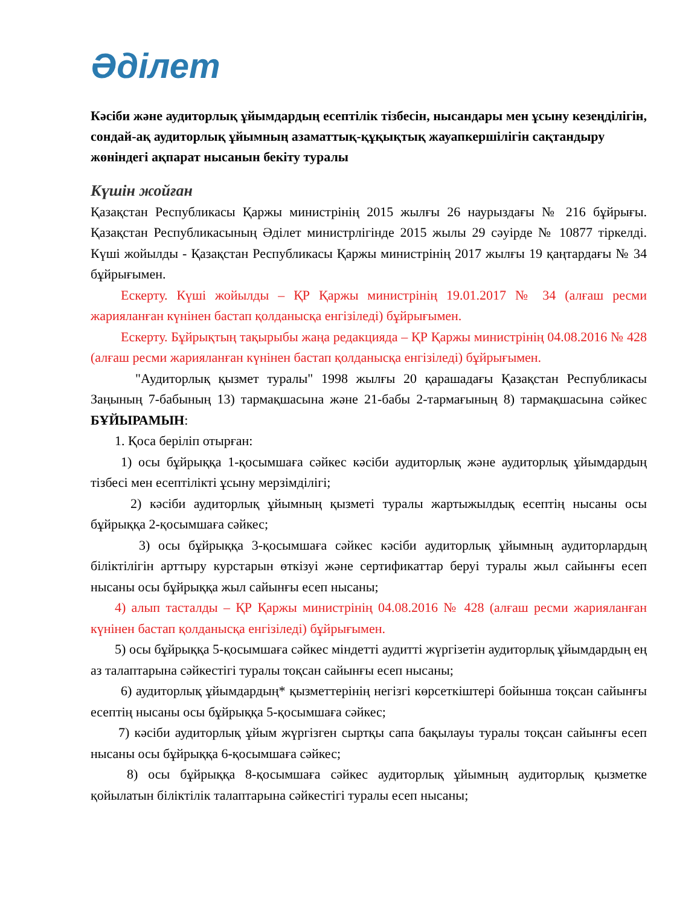Әділет
Кәсіби және аудиторлық ұйымдардың есептілік тізбесін, нысандары мен ұсыну кезеңділігін, сондай-ақ аудиторлық ұйымның азаматтық-құқықтық жауапкершілігін сақтандыру жөніндегі ақпарат нысанын бекіту туралы
Күшін жойған
Қазақстан Республикасы Қаржы министрінің 2015 жылғы 26 наурыздағы № 216 бұйрығы. Қазақстан Республикасының Әділет министрлігінде 2015 жылы 29 сәуірде № 10877 тіркелді. Күші жойылды - Қазақстан Республикасы Қаржы министрінің 2017 жылғы 19 қаңтардағы № 34 бұйрығымен.
Ескерту. Күші жойылды – ҚР Қаржы министрінің 19.01.2017 № 34 (алғаш ресми жарияланған күнінен бастап қолданысқа енгізіледі) бұйрығымен.
Ескерту. Бұйрықтың тақырыбы жаңа редакцияда – ҚР Қаржы министрінің 04.08.2016 № 428 (алғаш ресми жарияланған күнінен бастап қолданысқа енгізіледі) бұйрығымен.
"Аудиторлық қызмет туралы" 1998 жылғы 20 қарашадағы Қазақстан Республикасы Заңының 7-бабының 13) тармақшасына және 21-бабы 2-тармағының 8) тармақшасына сәйкес БҰЙЫРАМЫН:
1. Қоса беріліп отырған:
1) осы бұйрыққа 1-қосымшаға сәйкес кәсіби аудиторлық және аудиторлық ұйымдардың тізбесі мен есептілікті ұсыну мерзімділігі;
2) кәсіби аудиторлық ұйымның қызметі туралы жартыжылдық есептің нысаны осы бұйрыққа 2-қосымшаға сәйкес;
3) осы бұйрыққа 3-қосымшаға сәйкес кәсіби аудиторлық ұйымның аудиторлардың біліктілігін арттыру курстарын өткізуі және сертификаттар беруі туралы жыл сайынғы есеп нысаны осы бұйрыққа жыл сайынғы есеп нысаны;
4) алып тасталды – ҚР Қаржы министрінің 04.08.2016 № 428 (алғаш ресми жарияланған күнінен бастап қолданысқа енгізіледі) бұйрығымен.
5) осы бұйрыққа 5-қосымшаға сәйкес міндетті аудитті жүргізетін аудиторлық ұйымдардың ең аз талаптарына сәйкестігі туралы тоқсан сайынғы есеп нысаны;
6) аудиторлық ұйымдардың* қызметтерінің негізгі көрсеткіштері бойынша тоқсан сайынғы есептің нысаны осы бұйрыққа 5-қосымшаға сәйкес;
7) кәсіби аудиторлық ұйым жүргізген сыртқы сапа бақылауы туралы тоқсан сайынғы есеп нысаны осы бұйрыққа 6-қосымшаға сәйкес;
8) осы бұйрыққа 8-қосымшаға сәйкес аудиторлық ұйымның аудиторлық қызметке қойылатын біліктілік талаптарына сәйкестігі туралы есеп нысаны;